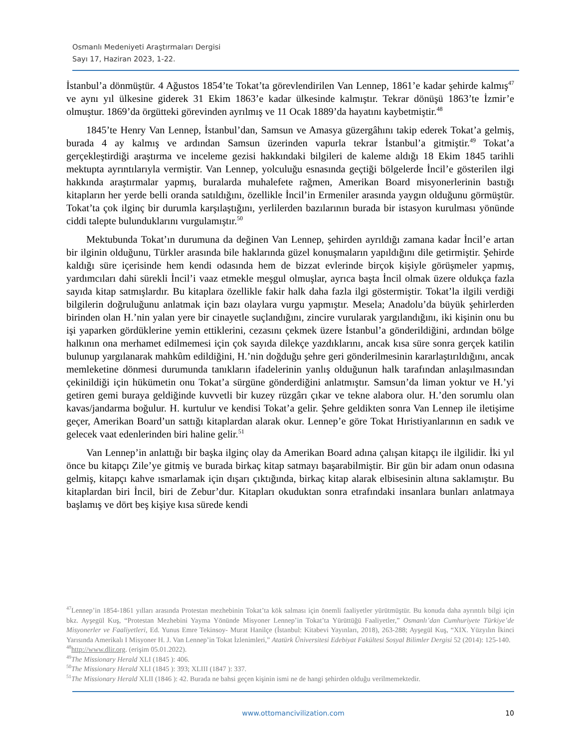Osmanlı Medeniyeti Araştırmaları Dergisi
Sayı 17, Haziran 2023, 1-22.
İstanbul’a dönmüştür. 4 Ağustos 1854’te Tokat’ta görevlendirilen Van Lennep, 1861’e kadar şehirde kalmış<sup>47</sup> ve aynı yıl ülkesine giderek 31 Ekim 1863’e kadar ülkesinde kalmıştır. Tekrar dönüşü 1863’te İzmir’e olmuştur. 1869’da örgütteki görevinden ayrılmış ve 11 Ocak 1889’da hayatını kaybetmiştir.<sup>48</sup>
1845’te Henry Van Lennep, İstanbul’dan, Samsun ve Amasya güzergâhını takip ederek Tokat’a gelmiş, burada 4 ay kalmış ve ardından Samsun üzerinden vapurla tekrar İstanbul’a gitmiştir.<sup>49</sup> Tokat’a gerçekleştirdiği araştırma ve inceleme gezisi hakkındaki bilgileri de kaleme aldığı 18 Ekim 1845 tarihli mektupta ayrıntılarıyla vermiştir. Van Lennep, yolculuğu esnasında geçtiği bölgelerde İncil’e gösterilen ilgi hakkında araştırmalar yapmış, buralarda muhalefete rağmen, Amerikan Board misyonerlerinin bastığı kitapların her yerde belli oranda satıldığını, özellikle İncil’in Ermeniler arasında yaygın olduğunu görmüştür. Tokat’ta çok ilginç bir durumla karşılaştığını, yerlilerden bazılarının burada bir istasyon kurulması yönünde ciddi talepte bulunduklarını vurgulamıştır.<sup>50</sup>
Mektubunda Tokat’ın durumuna da değinen Van Lennep, şehirden ayrıldığı zamana kadar İncil’e artan bir ilginin olduğunu, Türkler arasında bile haklarında güzel konuşmaların yapıldığını dile getirmiştir. Şehirde kaldığı süre içerisinde hem kendi odasında hem de bizzat evlerinde birçok kişiyle görüşmeler yapmış, yardımcıları dahi sürekli İncil’i vaaz etmekle meşgul olmuşlar, ayrıca başta İncil olmak üzere oldukça fazla sayıda kitap satmışlardır. Bu kitaplara özellikle fakir halk daha fazla ilgi göstermiştir. Tokat’la ilgili verdiği bilgilerin doğruluğunu anlatmak için bazı olaylara vurgu yapmıştır. Mesela; Anadolu’da büyük şehirlerden birinden olan H.’nin yalan yere bir cinayetle suçlandığını, zincire vurularak yargılandığını, iki kişinin onu bu işi yaparken gördüklerine yemin ettiklerini, cezasını çekmek üzere İstanbul’a gönderildiğini, ardından bölge halkının ona merhamet edilmemesi için çok sayıda dilekçe yazdıklarını, ancak kısa süre sonra gerçek katilin bulunup yargılanarak mahkûm edildiğini, H.’nin doğduğu şehre geri gönderilmesinin kararlaştırıldığını, ancak memleketine dönmesi durumunda tanıkların ifadelerinin yanlış olduğunun halk tarafından anlaşılmasından çekinildiği için hükümetin onu Tokat’a sürgüne gönderdiğini anlatmıştır. Samsun’da liman yoktur ve H.’yi getiren gemi buraya geldiğinde kuvvetli bir kuzey rüzgârı çıkar ve tekne alabora olur. H.’den sorumlu olan kavas/jandarma boğulur. H. kurtulur ve kendisi Tokat’a gelir. Şehre geldikten sonra Van Lennep ile iletişime geçer, Amerikan Board’un sattığı kitaplardan alarak okur. Lennep’e göre Tokat Hıristiyanlarının en sadık ve gelecek vaat edenlerinden biri haline gelir.<sup>51</sup>
Van Lennep’in anlattığı bir başka ilginç olay da Amerikan Board adına çalışan kitapçı ile ilgilidir. İki yıl önce bu kitapçı Zile’ye gitmiş ve burada birkaç kitap satmayı başarabilmiştir. Bir gün bir adam onun odasına gelmiş, kitapçı kahve ısmarlamak için dışarı çıktığında, birkaç kitap alarak elbisesinin altına saklamıştır. Bu kitaplardan biri İncil, biri de Zebur’dur. Kitapları okuduktan sonra etrafındaki insanlara bunları anlatmaya başlamış ve dört beş kişiye kısa sürede kendi
<sup>47</sup> Lennep’in 1854-1861 yılları arasında Protestan mezhebinin Tokat’ta kök salması için önemli faaliyetler yürütmüştür. Bu konuda daha ayrıntılı bilgi için bkz. Ayşegül Kuş, “Protestan Mezhebini Yayma Yönünde Misyoner Lennep’in Tokat’ta Yürüttüğü Faaliyetler,” Osmanlı’dan Cumhuriyete Türkiye’de Misyonerler ve Faaliyetleri, Ed. Yunus Emre Tekinsoy- Murat Hanilçe (İstanbul: Kitabevi Yayınları, 2018), 263-288; Ayşegül Kuş, “XIX. Yüzyılın İkinci Yarısında Amerikalı I Misyoner H. J. Van Lennep’in Tokat İzlenimleri,” Atatürk Üniversitesi Edebiyat Fakültesi Sosyal Bilimler Dergisi 52 (2014): 125-140.
<sup>48</sup> http://www.dlir.org. (erişim 05.01.2022).
<sup>49</sup> The Missionary Herald XLI (1845 ): 406.
<sup>50</sup> The Missionary Herald XLI (1845 ): 393; XLIII (1847 ): 337.
<sup>51</sup> The Missionary Herald XLII (1846 ): 42. Burada ne bahsi geçen kişinin ismi ne de hangi şehirden olduğu verilmemektedir.
www.ottomancivilization.com
10